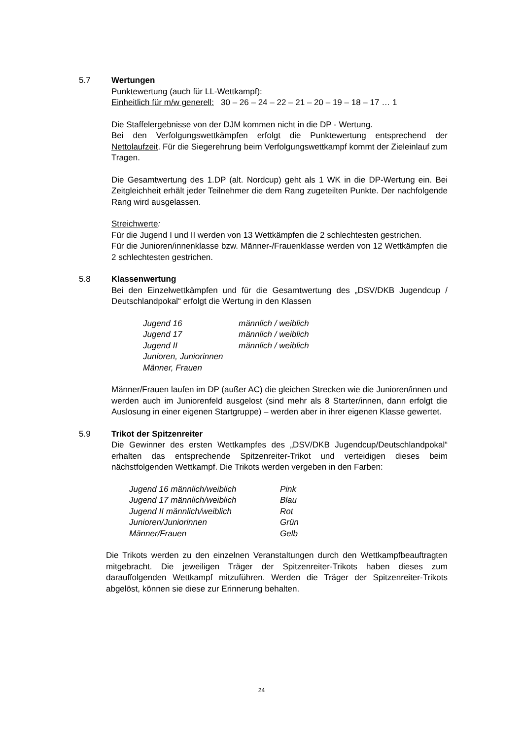5.7 Wertungen
Punktewertung (auch für LL-Wettkampf):
Einheitlich für m/w generell: 30 – 26 – 24 – 22 – 21 – 20 – 19 – 18 – 17 … 1
Die Staffelergebnisse von der DJM kommen nicht in die DP - Wertung.
Bei den Verfolgungswettkämpfen erfolgt die Punktewertung entsprechend der Nettolaufzeit. Für die Siegerehrung beim Verfolgungswettkampf kommt der Zieleinlauf zum Tragen.
Die Gesamtwertung des 1.DP (alt. Nordcup) geht als 1 WK in die DP-Wertung ein. Bei Zeitgleichheit erhält jeder Teilnehmer die dem Rang zugeteilten Punkte. Der nachfolgende Rang wird ausgelassen.
Streichwerte:
Für die Jugend I und II werden von 13 Wettkämpfen die 2 schlechtesten gestrichen.
Für die Junioren/innenklasse bzw. Männer-/Frauenklasse werden von 12 Wettkämpfen die 2 schlechtesten gestrichen.
5.8 Klassenwertung
Bei den Einzelwettkämpfen und für die Gesamtwertung des „DSV/DKB Jugendcup / Deutschlandpokal“ erfolgt die Wertung in den Klassen
| Jugend 16 | männlich / weiblich |
| Jugend 17 | männlich / weiblich |
| Jugend II | männlich / weiblich |
| Junioren, Juniorinnen | |
| Männer, Frauen | |
Männer/Frauen laufen im DP (außer AC) die gleichen Strecken wie die Junioren/innen und werden auch im Juniorenfeld ausgelost (sind mehr als 8 Starter/innen, dann erfolgt die Auslosung in einer eigenen Startgruppe) – werden aber in ihrer eigenen Klasse gewertet.
5.9 Trikot der Spitzenreiter
Die Gewinner des ersten Wettkampfes des „DSV/DKB Jugendcup/Deutschlandpokal“ erhalten das entsprechende Spitzenreiter-Trikot und verteidigen dieses beim nächstfolgenden Wettkampf. Die Trikots werden vergeben in den Farben:
| Jugend 16 männlich/weiblich | Pink |
| Jugend 17 männlich/weiblich | Blau |
| Jugend II männlich/weiblich | Rot |
| Junioren/Juniorinnen | Grün |
| Männer/Frauen | Gelb |
Die Trikots werden zu den einzelnen Veranstaltungen durch den Wettkampfbeauftragten mitgebracht. Die jeweiligen Träger der Spitzenreiter-Trikots haben dieses zum darauffolgenden Wettkampf mitzuführen. Werden die Träger der Spitzenreiter-Trikots abgelöst, können sie diese zur Erinnerung behalten.
24